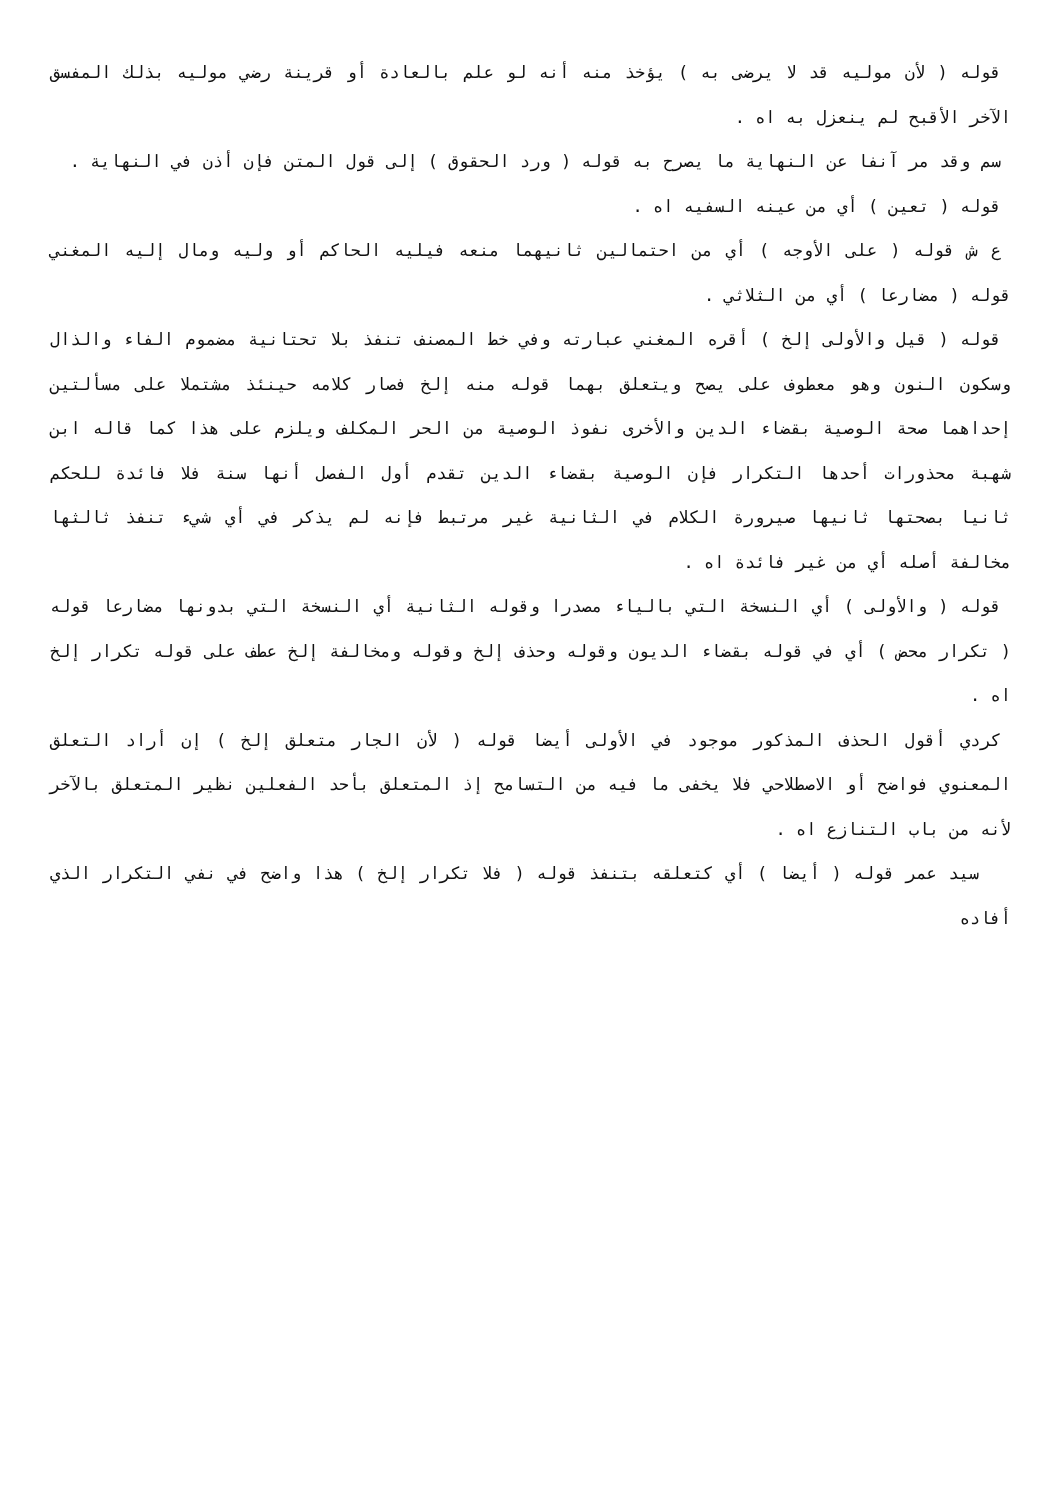قوله ( لأن موليه قد لا يرضى به ) يؤخذ منه أنه لو علم بالعادة أو قرينة رضي موليه بذلك المفسق الآخر الأقبح لم ينعزل به اه .
سم وقد مر آنفا عن النهاية ما يصرح به قوله ( ورد الحقوق ) إلى قول المتن فإن أذن في النهاية .
قوله ( تعين ) أي من عينه السفيه اه .
ع ش قوله ( على الأوجه ) أي من احتمالين ثانيهما منعه فيليه الحاكم أو وليه ومال إليه المغني قوله ( مضارعا ) أي من الثلاثي .
قوله ( قيل والأولى إلخ ) أقره المغني عبارته وفي خط المصنف تنفذ بلا تحتانية مضموم الفاء والذال وسكون النون وهو معطوف على يصح ويتعلق بهما قوله منه إلخ فصار كلامه حينئذ مشتملا على مسألتين إحداهما صحة الوصية بقضاء الدين والأخرى نفوذ الوصية من الحر المكلف ويلزم على هذا كما قاله ابن شهبة محذورات أحدها التكرار فإن الوصية بقضاء الدين تقدم أول الفصل أنها سنة فلا فائدة للحكم ثانيا بصحتها ثانيها صيرورة الكلام في الثانية غير مرتبط فإنه لم يذكر في أي شيء تنفذ ثالثها مخالفة أصله أي من غير فائدة اه .
قوله ( والأولى ) أي النسخة التي بالياء مصدرا وقوله الثانية أي النسخة التي بدونها مضارعا قوله ( تكرار محض ) أي في قوله بقضاء الديون وقوله وحذف إلخ وقوله ومخالفة إلخ عطف على قوله تكرار إلخ اه .
كردي أقول الحذف المذكور موجود في الأولى أيضا قوله ( لأن الجار متعلق إلخ ) إن أراد التعلق المعنوي فواضح أو الاصطلاحي فلا يخفى ما فيه من التسامح إذ المتعلق بأحد الفعلين نظير المتعلق بالآخر لأنه من باب التنازع اه .
سيد عمر قوله ( أيضا ) أي كتعلقه بتنفذ قوله ( فلا تكرار إلخ ) هذا واضح في نفي التكرار الذي أفاده